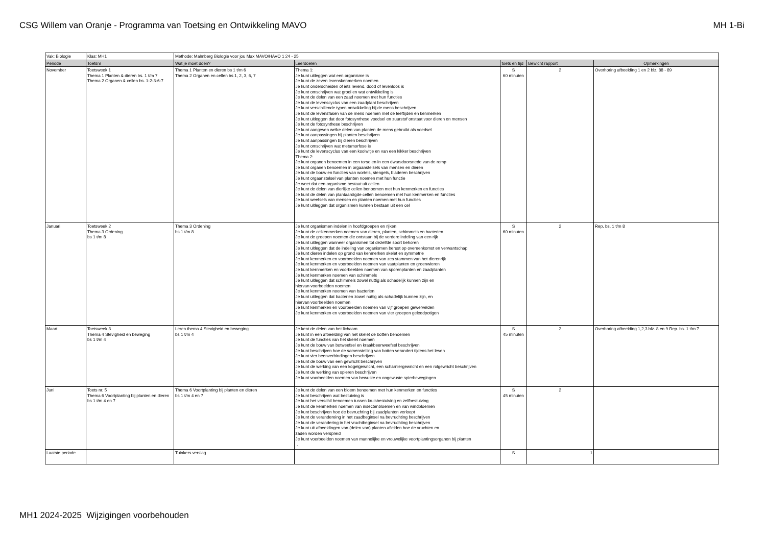CSG Willem van Oranje - Programma van Toetsing en Ontwikkeling MAVO MH 1-Bi
| Vak: Biologie | Klas: MH1 | Methode: Malmberg Biologie voor jou Max MAVO/HAVO 1 24 - 25 | | | | |
| Periode | Toetsnr | Wat je moet doen? | Leerdoelen | toets en tijd | Gewicht rapport | Opmerkingen |
| November | Toetsweek 1 Thema 1 Planten & dieren bs. 1 t/m 7 Thema 2 Organen & cellen bs. 1-2-3-6-7 | Thema 1 Planten en dieren bs 1 t/m 6 Thema 2 Organen en cellen bs 1, 2, 3, 6, 7 | Thema 1: Je kunt uitleggen wat een organisme is Je kunt de zeven levenskenmerken noemen Je kunt onderscheiden of iets levend, dood of levenloos is Je kunt omschrijven wat groei en wat ontwikkeling is Je kunt de delen van een zaad noemen met hun functies Je kunt de levenscyclus van een zaadplant beschrijven Je kunt verschillende typen ontwikkeling bij de mens beschrijven Je kunt de levensfasen van de mens noemen met de leeftijden en kenmerken Je kunt uitleggen dat door fotosynthese voedsel en zuurstof onstaat voor dieren en mensen Je kunt de fotosynthese beschrijven Je kunt aangeven welke delen van planten de mens gebruikt als voedsel Je kunt aanpassingen bij planten beschrijven Je kunt aanpassingen bij dieren beschrijven Je kunt omschrijven wat metamorfose is Je kunt de levenscyclus van een koolwitje en van een kikker beschrijven Thema 2: Je kunt organen benoemen in een torso en in een dwarsdoorsnede van de romp Je kunt organen benoemen in orgaanstelsels van mensen en dieren Je kunt de bouw en functies van wortels, stengels, bladeren beschrijven Je kunt orgaanstelsel van planten noemen met hun functie Je weet dat een organisme bestaat uit cellen Je kunt de delen van dierlijke cellen benoemen met hun kenmerken en functies Je kunt de delen van plantaardigde cellen benoemen met hun kenmerken en functies Je kunt weefsels van mensen en planten noemen met hun functies Je kunt uitleggen dat organismen kunnen bestaan uit een cel | S 60 minuten | 2 | Overhoring afbeelding 1 en 2 blz. 88 - 89 |
| Januari | Toetsweek 2 Thema 3 Ordening bs 1 t/m 8 | Thema 3 Ordening bs 1 t/m 8 | Je kunt organismen indelen in hoofdgroepen en rijken Je kunt de celkenmerken noemen van dieren, planten, schimmels en bacterien Je kunt de groepen noemen die ontstaan bij de verdere indeling van een rijk Je kunt uitleggen wanneer organismen tot dezelfde soort behoren Je kunt uitleggen dat de indeling van organismen berust op overeenkomst en verwantschap Je kunt dieren indelen op grond van kenmerken skelet en symmetrie Je kunt kenmerken en voorbeelden noemen van zes stammen van het dierenrijk Je kunt kenmerken en voorbeelden noemen van vaatplanten en groenwieren Je kunt kernmerken en voorbeelden noemen van sporenplanten en zaadplanten Je kunt kenmerken noemen van schimmels Je kunt uitleggen dat schimmels zowel nuttig als schadelijk kunnen zijn en hiervan voorbeelden noemen Je kunt kenmerken noemen van bacterien Je kunt uitleggen dat bacterien zowel nuttig als schadelijk kunnen zijn, en hiervan voorbeelden noemen Je kunt kenmerken en voorbeelden noemen van vijf groepen gewervelden Je kunt kenmerken en voorbeelden noemen van vier groepen geleedpotigen | S 60 minuten | 2 | Rep. bs. 1 t/m 8 |
| Maart | Toetsweek 3 Thema 4 Stevigheid en beweging bs 1 t/m 4 | Leren thema 4 Stevigheid en beweging bs 1 t/m 4 | Je kent de delen van het lichaam Je kunt in een afbeelding van het skelet de botten benoemen Je kunt de functies van het skelet noemen Je kunt de bouw van botweefsel en kraakbeenweefsel beschrijven Je kunt beschrijven hoe de samenstelling van botten verandert tijdens het leven Je kunt vier beenverbindingen beschrijven Je kunt de bouw van een gewricht beschrijven Je kunt de werking van een kogelgewricht, een scharniergewricht en een rolgewricht beschrijven Je kunt de werking van spieren beschrijven Je kunt voorbeelden noemen van bewuste en ongewuste spierbewegingen | S 45 minuten | 2 | Overhoring afbeelding 1,2,3 blz. 8 en 9 Rep. bs. 1 t/m 7 |
| Juni | Toets nr. 5 Thema 6 Voortplanting bij planten en dieren bs 1 t/m 4 en 7 | Thema 6 Voortplanting bij planten en dieren bs 1 t/m 4 en 7 | Je kunt de delen van een bloem benoemen met hun kenmerken en functies Je kunt beschrijven wat bestuiving is Je kunt het verschil benoemen tussen kruisbestuiving en zelfbestuiving Je kunt de kenmerken noemen van insectenbloemen en van windbloemen Je kunt beschrijven hoe de bevruchting bij zaadplanten verloopt Je kunt de verandereing in het zaadbeginsel na bevruchting beschrijven Je kunt de verandering in het vruchtbeginsel na bevruchting beschrijven Je kunt uit afbeeldingen van (delen van) planten afleiden hoe de vruchten en zaden worden verspreid Je kunt voorbeelden noemen van mannelijke en vrouwelijke voortplantingsorganen bij planten . | S 45 minuten | 2 | |
| Laatste periode | | Tuinkers verslag | | S | 1 | |
MH1 2024-2025 Wijzigingen voorbehouden